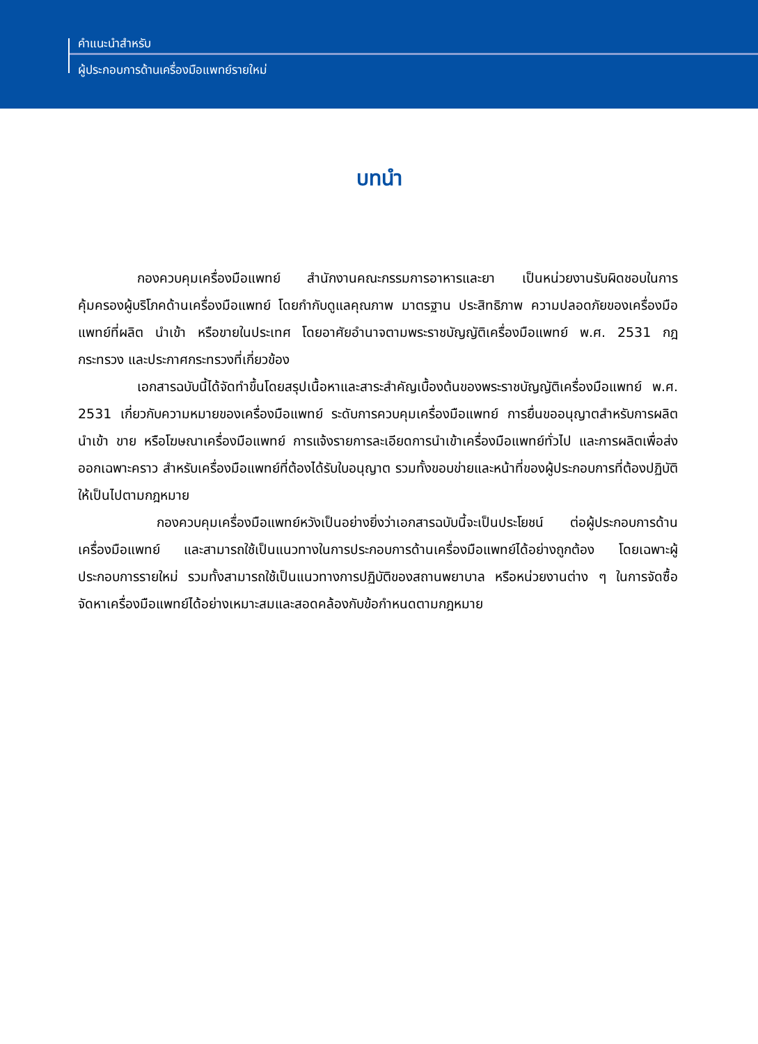คำแนะนำสำหรับ
ผู้ประกอบการด้านเครื่องมือแพทย์รายใหม่
บทนำ
กองควบคุมเครื่องมือแพทย์ สำนักงานคณะกรรมการอาหารและยา เป็นหน่วยงานรับผิดชอบในการคุ้มครองผู้บริโภคด้านเครื่องมือแพทย์ โดยกำกับดูแลคุณภาพ มาตรฐาน ประสิทธิภาพ ความปลอดภัยของเครื่องมือแพทย์ที่ผลิต นำเข้า หรือขายในประเทศ โดยอาศัยอำนาจตามพระราชบัญญัติเครื่องมือแพทย์ พ.ศ. 2531 กฎกระทรวง และประกาศกระทรวงที่เกี่ยวข้อง
เอกสารฉบับนี้ได้จัดทำขึ้นโดยสรุปเนื้อหาและสาระสำคัญเบื้องต้นของพระราชบัญญัติเครื่องมือแพทย์ พ.ศ. 2531 เกี่ยวกับความหมายของเครื่องมือแพทย์ ระดับการควบคุมเครื่องมือแพทย์ การยื่นขออนุญาตสำหรับการผลิต นำเข้า ขาย หรือโฆษณาเครื่องมือแพทย์ การแจ้งรายการละเอียดการนำเข้าเครื่องมือแพทย์ทั่วไป และการผลิตเพื่อส่งออกเฉพาะคราว สำหรับเครื่องมือแพทย์ที่ต้องได้รับใบอนุญาต รวมทั้งขอบข่ายและหน้าที่ของผู้ประกอบการที่ต้องปฏิบัติให้เป็นไปตามกฎหมาย
กองควบคุมเครื่องมือแพทย์หวังเป็นอย่างยิ่งว่าเอกสารฉบับนี้จะเป็นประโยชน์ ต่อผู้ประกอบการด้านเครื่องมือแพทย์ และสามารถใช้เป็นแนวทางในการประกอบการด้านเครื่องมือแพทย์ได้อย่างถูกต้อง โดยเฉพาะผู้ประกอบการรายใหม่ รวมทั้งสามารถใช้เป็นแนวทางการปฏิบัติของสถานพยาบาล หรือหน่วยงานต่าง ๆ ในการจัดซื้อจัดหาเครื่องมือแพทย์ได้อย่างเหมาะสมและสอดคล้องกับข้อกำหนดตามกฎหมาย